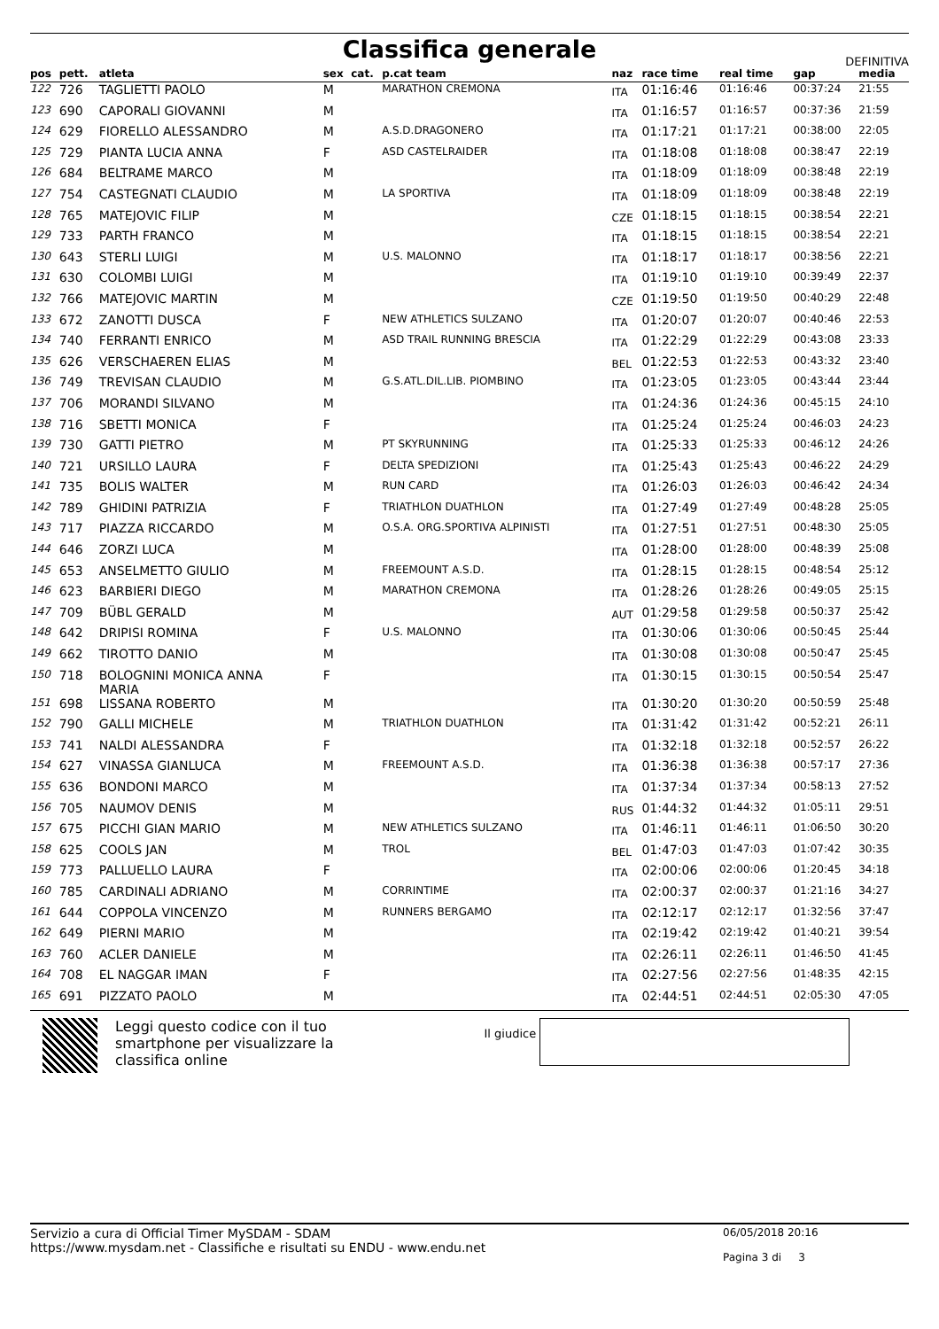Classifica generale
DEFINITIVA
| pos | pett. | atleta | sex | cat. | p.cat team | naz | race time | real time | gap | media |
| --- | --- | --- | --- | --- | --- | --- | --- | --- | --- | --- |
| 122 | 726 | TAGLIETTI PAOLO | M | | MARATHON CREMONA | ITA | 01:16:46 | 01:16:46 | 00:37:24 | 21:55 |
| 123 | 690 | CAPORALI GIOVANNI | M | | | ITA | 01:16:57 | 01:16:57 | 00:37:36 | 21:59 |
| 124 | 629 | FIORELLO ALESSANDRO | M | | A.S.D.DRAGONERO | ITA | 01:17:21 | 01:17:21 | 00:38:00 | 22:05 |
| 125 | 729 | PIANTA LUCIA ANNA | F | | ASD CASTELRAIDER | ITA | 01:18:08 | 01:18:08 | 00:38:47 | 22:19 |
| 126 | 684 | BELTRAME MARCO | M | | | ITA | 01:18:09 | 01:18:09 | 00:38:48 | 22:19 |
| 127 | 754 | CASTEGNATI CLAUDIO | M | | LA SPORTIVA | ITA | 01:18:09 | 01:18:09 | 00:38:48 | 22:19 |
| 128 | 765 | MATEJOVIC FILIP | M | | | CZE | 01:18:15 | 01:18:15 | 00:38:54 | 22:21 |
| 129 | 733 | PARTH FRANCO | M | | | ITA | 01:18:15 | 01:18:15 | 00:38:54 | 22:21 |
| 130 | 643 | STERLI LUIGI | M | | U.S. MALONNO | ITA | 01:18:17 | 01:18:17 | 00:38:56 | 22:21 |
| 131 | 630 | COLOMBI LUIGI | M | | | ITA | 01:19:10 | 01:19:10 | 00:39:49 | 22:37 |
| 132 | 766 | MATEJOVIC MARTIN | M | | | CZE | 01:19:50 | 01:19:50 | 00:40:29 | 22:48 |
| 133 | 672 | ZANOTTI DUSCA | F | | NEW ATHLETICS SULZANO | ITA | 01:20:07 | 01:20:07 | 00:40:46 | 22:53 |
| 134 | 740 | FERRANTI ENRICO | M | | ASD TRAIL RUNNING BRESCIA | ITA | 01:22:29 | 01:22:29 | 00:43:08 | 23:33 |
| 135 | 626 | VERSCHAEREN ELIAS | M | | | BEL | 01:22:53 | 01:22:53 | 00:43:32 | 23:40 |
| 136 | 749 | TREVISAN CLAUDIO | M | | G.S.ATL.DIL.LIB. PIOMBINO | ITA | 01:23:05 | 01:23:05 | 00:43:44 | 23:44 |
| 137 | 706 | MORANDI SILVANO | M | | | ITA | 01:24:36 | 01:24:36 | 00:45:15 | 24:10 |
| 138 | 716 | SBETTI MONICA | F | | | ITA | 01:25:24 | 01:25:24 | 00:46:03 | 24:23 |
| 139 | 730 | GATTI PIETRO | M | | PT SKYRUNNING | ITA | 01:25:33 | 01:25:33 | 00:46:12 | 24:26 |
| 140 | 721 | URSILLO LAURA | F | | DELTA SPEDIZIONI | ITA | 01:25:43 | 01:25:43 | 00:46:22 | 24:29 |
| 141 | 735 | BOLIS WALTER | M | | RUN CARD | ITA | 01:26:03 | 01:26:03 | 00:46:42 | 24:34 |
| 142 | 789 | GHIDINI PATRIZIA | F | | TRIATHLON DUATHLON | ITA | 01:27:49 | 01:27:49 | 00:48:28 | 25:05 |
| 143 | 717 | PIAZZA RICCARDO | M | | O.S.A. ORG.SPORTIVA ALPINISTI | ITA | 01:27:51 | 01:27:51 | 00:48:30 | 25:05 |
| 144 | 646 | ZORZI LUCA | M | | | ITA | 01:28:00 | 01:28:00 | 00:48:39 | 25:08 |
| 145 | 653 | ANSELMETTO GIULIO | M | | FREEMOUNT A.S.D. | ITA | 01:28:15 | 01:28:15 | 00:48:54 | 25:12 |
| 146 | 623 | BARBIERI DIEGO | M | | MARATHON CREMONA | ITA | 01:28:26 | 01:28:26 | 00:49:05 | 25:15 |
| 147 | 709 | BÜBL GERALD | M | | | AUT | 01:29:58 | 01:29:58 | 00:50:37 | 25:42 |
| 148 | 642 | DRIPISI ROMINA | F | | U.S. MALONNO | ITA | 01:30:06 | 01:30:06 | 00:50:45 | 25:44 |
| 149 | 662 | TIROTTO DANIO | M | | | ITA | 01:30:08 | 01:30:08 | 00:50:47 | 25:45 |
| 150 | 718 | BOLOGNINI MONICA ANNA MARIA | F | | | ITA | 01:30:15 | 01:30:15 | 00:50:54 | 25:47 |
| 151 | 698 | LISSANA ROBERTO | M | | | ITA | 01:30:20 | 01:30:20 | 00:50:59 | 25:48 |
| 152 | 790 | GALLI MICHELE | M | | TRIATHLON DUATHLON | ITA | 01:31:42 | 01:31:42 | 00:52:21 | 26:11 |
| 153 | 741 | NALDI ALESSANDRA | F | | | ITA | 01:32:18 | 01:32:18 | 00:52:57 | 26:22 |
| 154 | 627 | VINASSA GIANLUCA | M | | FREEMOUNT A.S.D. | ITA | 01:36:38 | 01:36:38 | 00:57:17 | 27:36 |
| 155 | 636 | BONDONI MARCO | M | | | ITA | 01:37:34 | 01:37:34 | 00:58:13 | 27:52 |
| 156 | 705 | NAUMOV DENIS | M | | | RUS | 01:44:32 | 01:44:32 | 01:05:11 | 29:51 |
| 157 | 675 | PICCHI GIAN MARIO | M | | NEW ATHLETICS SULZANO | ITA | 01:46:11 | 01:46:11 | 01:06:50 | 30:20 |
| 158 | 625 | COOLS JAN | M | | TROL | BEL | 01:47:03 | 01:47:03 | 01:07:42 | 30:35 |
| 159 | 773 | PALLUELLO LAURA | F | | | ITA | 02:00:06 | 02:00:06 | 01:20:45 | 34:18 |
| 160 | 785 | CARDINALI ADRIANO | M | | CORRINTIME | ITA | 02:00:37 | 02:00:37 | 01:21:16 | 34:27 |
| 161 | 644 | COPPOLA VINCENZO | M | | RUNNERS BERGAMO | ITA | 02:12:17 | 02:12:17 | 01:32:56 | 37:47 |
| 162 | 649 | PIERNI MARIO | M | | | ITA | 02:19:42 | 02:19:42 | 01:40:21 | 39:54 |
| 163 | 760 | ACLER DANIELE | M | | | ITA | 02:26:11 | 02:26:11 | 01:46:50 | 41:45 |
| 164 | 708 | EL NAGGAR IMAN | F | | | ITA | 02:27:56 | 02:27:56 | 01:48:35 | 42:15 |
| 165 | 691 | PIZZATO PAOLO | M | | | ITA | 02:44:51 | 02:44:51 | 02:05:30 | 47:05 |
Leggi questo codice con il tuo
smartphone per visualizzare la
classifica online
Il giudice
Servizio a cura di Official Timer MySDAM - SDAM
https://www.mysdam.net - Classifiche e risultati su ENDU - www.endu.net
06/05/2018 20:16
Pagina 3 di 3